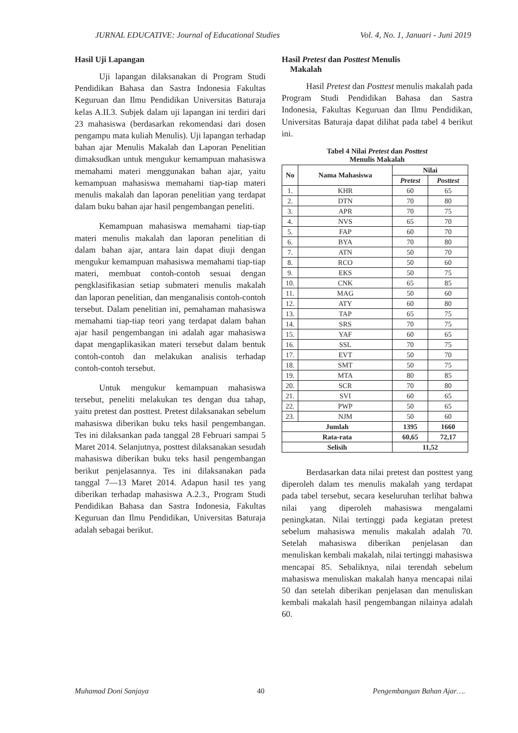JURNAL EDUCATIVE: Journal of Educational Studies Vol. 4, No. 1, Januari - Juni 2019
Hasil Uji Lapangan
Uji lapangan dilaksanakan di Program Studi Pendidikan Bahasa dan Sastra Indonesia Fakultas Keguruan dan Ilmu Pendidikan Universitas Baturaja kelas A.II.3. Subjek dalam uji lapangan ini terdiri dari 23 mahasiswa (berdasarkan rekomendasi dari dosen pengampu mata kuliah Menulis). Uji lapangan terhadap bahan ajar Menulis Makalah dan Laporan Penelitian dimaksudkan untuk mengukur kemampuan mahasiswa memahami materi menggunakan bahan ajar, yaitu kemampuan mahasiswa memahami tiap-tiap materi menulis makalah dan laporan penelitian yang terdapat dalam buku bahan ajar hasil pengembangan peneliti.
Kemampuan mahasiswa memahami tiap-tiap materi menulis makalah dan laporan penelitian di dalam bahan ajar, antara lain dapat diuji dengan mengukur kemampuan mahasiswa memahami tiap-tiap materi, membuat contoh-contoh sesuai dengan pengklasifikasian setiap submateri menulis makalah dan laporan penelitian, dan menganalisis contoh-contoh tersebut. Dalam penelitian ini, pemahaman mahasiswa memahami tiap-tiap teori yang terdapat dalam bahan ajar hasil pengembangan ini adalah agar mahasiswa dapat mengaplikasikan materi tersebut dalam bentuk contoh-contoh dan melakukan analisis terhadap contoh-contoh tersebut.
Untuk mengukur kemampuan mahasiswa tersebut, peneliti melakukan tes dengan dua tahap, yaitu pretest dan posttest. Pretest dilaksanakan sebelum mahasiswa diberikan buku teks hasil pengembangan. Tes ini dilaksankan pada tanggal 28 Februari sampai 5 Maret 2014. Selanjutnya, posttest dilaksanakan sesudah mahasiswa diberikan buku teks hasil pengembangan berikut penjelasannya. Tes ini dilaksanakan pada tanggal 7—13 Maret 2014. Adapun hasil tes yang diberikan terhadap mahasiswa A.2.3., Program Studi Pendidikan Bahasa dan Sastra Indonesia, Fakultas Keguruan dan Ilmu Pendidikan, Universitas Baturaja adalah sebagai berikut.
Hasil Pretest dan Posttest Menulis
Makalah
Hasil Pretest dan Posttest menulis makalah pada Program Studi Pendidikan Bahasa dan Sastra Indonesia, Fakultas Keguruan dan Ilmu Pendidikan, Universitas Baturaja dapat dilihat pada tabel 4 berikut ini.
Tabel 4 Nilai Pretest dan Posttest
Menulis Makalah
| No | Nama Mahasiswa | Nilai | |
| --- | --- | --- | --- |
| | | Pretest | Posttest |
| 1. | KHR | 60 | 65 |
| 2. | DTN | 70 | 80 |
| 3. | APR | 70 | 75 |
| 4. | NVS | 65 | 70 |
| 5. | FAP | 60 | 70 |
| 6. | BYA | 70 | 80 |
| 7. | ATN | 50 | 70 |
| 8. | RCO | 50 | 60 |
| 9. | EKS | 50 | 75 |
| 10. | CNK | 65 | 85 |
| 11. | MAG | 50 | 60 |
| 12. | ATY | 60 | 80 |
| 13. | TAP | 65 | 75 |
| 14. | SRS | 70 | 75 |
| 15. | YAF | 60 | 65 |
| 16. | SSL | 70 | 75 |
| 17. | EVT | 50 | 70 |
| 18. | SMT | 50 | 75 |
| 19. | MTA | 80 | 85 |
| 20. | SCR | 70 | 80 |
| 21. | SVI | 60 | 65 |
| 22. | PWP | 50 | 65 |
| 23. | NJM | 50 | 60 |
| Jumlah | | 1395 | 1660 |
| Rata-rata | | 60,65 | 72,17 |
| Selisih | | 11,52 | |
Berdasarkan data nilai pretest dan posttest yang diperoleh dalam tes menulis makalah yang terdapat pada tabel tersebut, secara keseluruhan terlihat bahwa nilai yang diperoleh mahasiswa mengalami peningkatan. Nilai tertinggi pada kegiatan pretest sebelum mahasiswa menulis makalah adalah 70. Setelah mahasiswa diberikan penjelasan dan menuliskan kembali makalah, nilai tertinggi mahasiswa mencapai 85. Sebaliknya, nilai terendah sebelum mahasiswa menuliskan makalah hanya mencapai nilai 50 dan setelah diberikan penjelasan dan menuliskan kembali makalah hasil pengembangan nilainya adalah 60.
Muhamad Doni Sanjaya 40 Pengembangan Bahan Ajar….